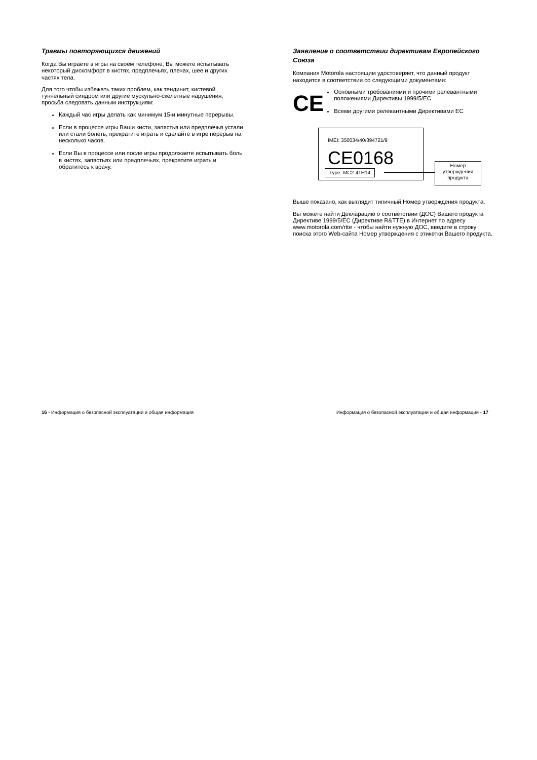Травмы повторяющихся движений
Когда Вы играете в игры на своем телефоне, Вы можете испытывать некоторый дискомфорт в кистях, предплечьях, плечах, шее и других частях тела.
Для того чтобы избежать таких проблем, как тендинит, кистевой туннельный синдром или другие мускульно-скелетные нарушения, просьба следовать данным инструкциям:
Каждый час игры делать как минимум 15-и минутные перерывы.
Если в процессе игры Ваши кисти, запястья или предплечья устали или стали болеть, прекратите играть и сделайте в игре перерыв на несколько часов.
Если Вы в процессе или после игры продолжаете испытывать боль в кистях, запястьях или предплечьях, прекратите играть и обратитесь к врачу.
Заявление о соответствии директивам Европейского Союза
Компания Motorola настоящим удостоверяет, что данный продукт находится в соответствии со следующими документами:
CE
Основными требованиями и прочими релевантными положениями Директивы 1999/5/EC
Всеми другими релевантными Директивами EC
IMEI: 350034/40/394721/9
CE0168
Type: MC2-41H14
Номер
утверждения
продукта
Выше показано, как выглядит типичный Номер утверждения продукта.
Вы можете найти Декларацию о соответствии (ДОС) Вашего продукта Директиве 1999/5/EC (Директиве R&TTE) в Интернет по адресу www.motorola.com/rtte - чтобы найти нужную ДОС, введите в строку поиска этого Web-сайта Номер утверждения с этикетки Вашего продукта.
16 - Информация о безопасной эксплуатации и общая информация Информация о безопасной эксплуатации и общая информация - 17